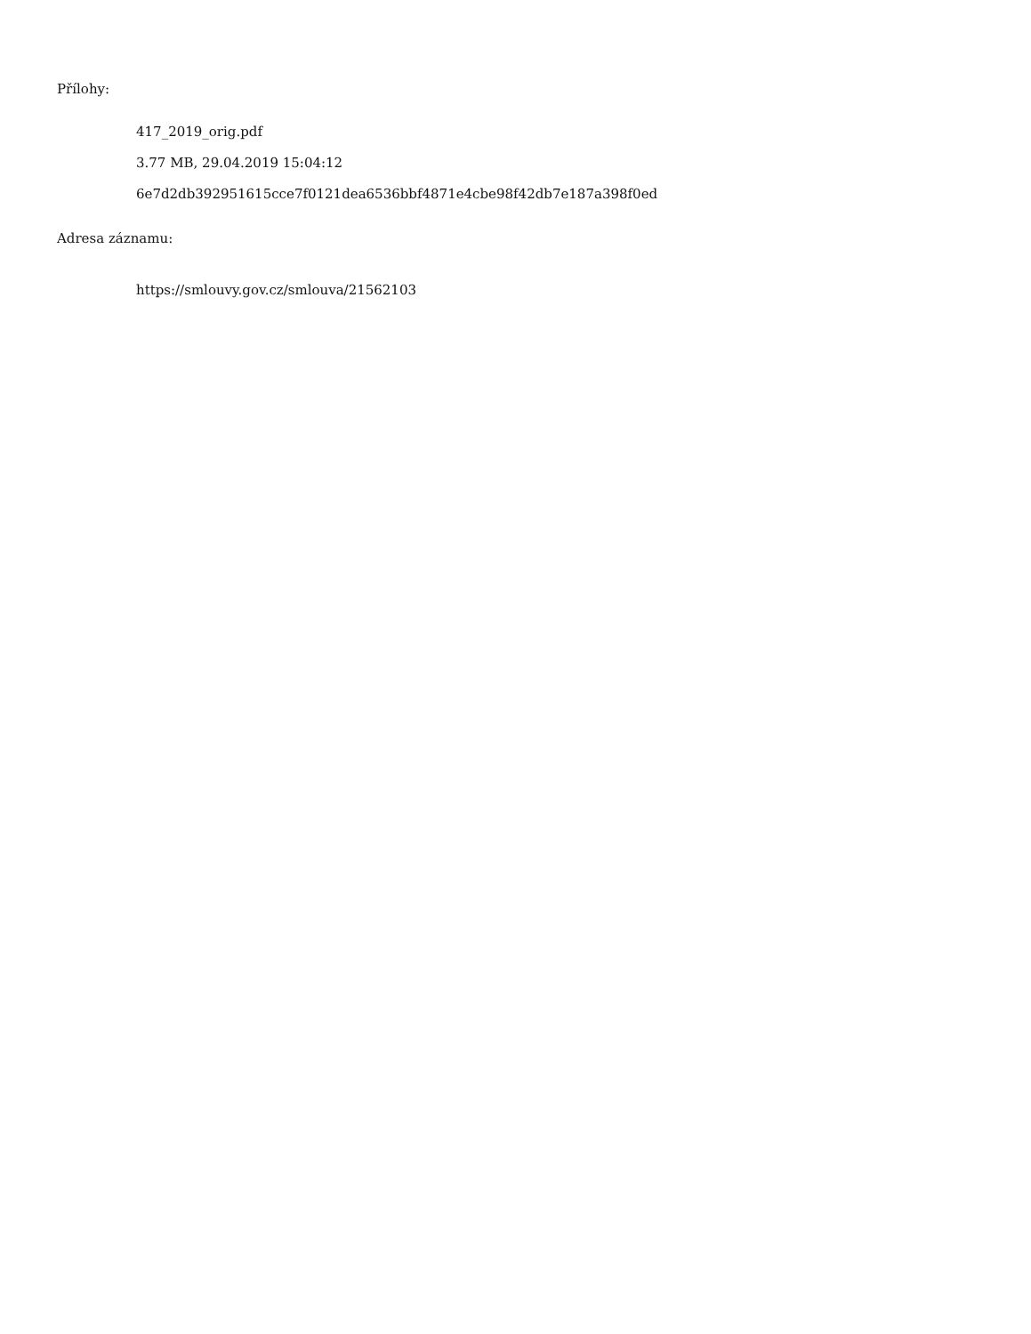Přílohy:
417_2019_orig.pdf
3.77 MB, 29.04.2019 15:04:12
6e7d2db392951615cce7f0121dea6536bbf4871e4cbe98f42db7e187a398f0ed
Adresa záznamu:
https://smlouvy.gov.cz/smlouva/21562103